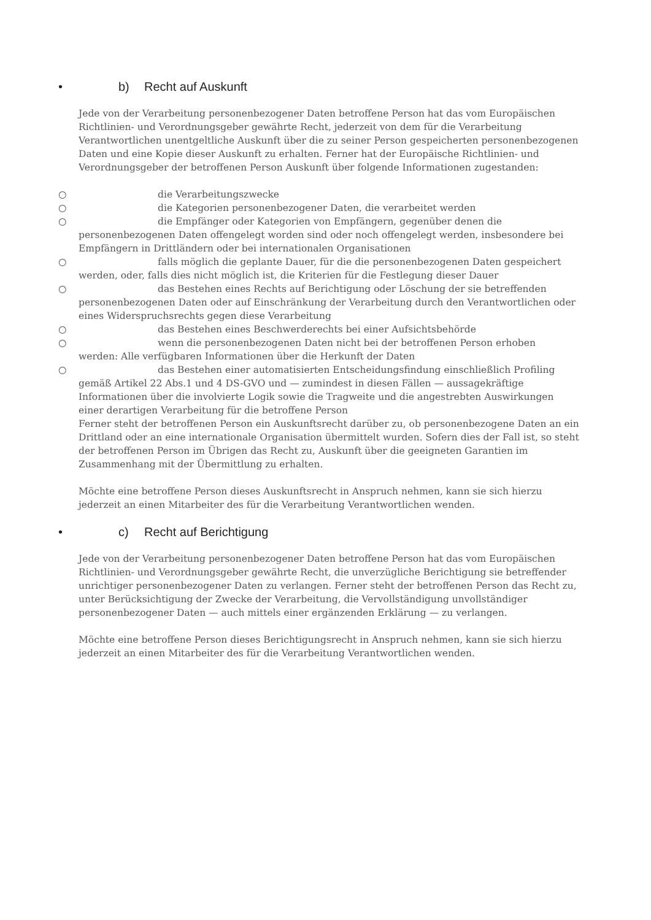• b) Recht auf Auskunft
Jede von der Verarbeitung personenbezogener Daten betroffene Person hat das vom Europäischen Richtlinien- und Verordnungsgeber gewährte Recht, jederzeit von dem für die Verarbeitung Verantwortlichen unentgeltliche Auskunft über die zu seiner Person gespeicherten personenbezogenen Daten und eine Kopie dieser Auskunft zu erhalten. Ferner hat der Europäische Richtlinien- und Verordnungsgeber der betroffenen Person Auskunft über folgende Informationen zugestanden:
○ die Verarbeitungszwecke
○ die Kategorien personenbezogener Daten, die verarbeitet werden
○ die Empfänger oder Kategorien von Empfängern, gegenüber denen die
personenbezogenen Daten offengelegt worden sind oder noch offengelegt werden, insbesondere bei Empfängern in Drittländern oder bei internationalen Organisationen
○ falls möglich die geplante Dauer, für die die personenbezogenen Daten gespeichert
werden, oder, falls dies nicht möglich ist, die Kriterien für die Festlegung dieser Dauer
○ das Bestehen eines Rechts auf Berichtigung oder Löschung der sie betreffenden
personenbezogenen Daten oder auf Einschränkung der Verarbeitung durch den Verantwortlichen oder eines Widerspruchsrechts gegen diese Verarbeitung
○ das Bestehen eines Beschwerderechts bei einer Aufsichtsbehörde
○ wenn die personenbezogenen Daten nicht bei der betroffenen Person erhoben
werden: Alle verfügbaren Informationen über die Herkunft der Daten
○ das Bestehen einer automatisierten Entscheidungsfindung einschließlich Profiling
gemäß Artikel 22 Abs.1 und 4 DS-GVO und — zumindest in diesen Fällen — aussagekräftige Informationen über die involvierte Logik sowie die Tragweite und die angestrebten Auswirkungen einer derartigen Verarbeitung für die betroffene Person
Ferner steht der betroffenen Person ein Auskunftsrecht darüber zu, ob personenbezogene Daten an ein Drittland oder an eine internationale Organisation übermittelt wurden. Sofern dies der Fall ist, so steht der betroffenen Person im Übrigen das Recht zu, Auskunft über die geeigneten Garantien im Zusammenhang mit der Übermittlung zu erhalten.
Möchte eine betroffene Person dieses Auskunftsrecht in Anspruch nehmen, kann sie sich hierzu jederzeit an einen Mitarbeiter des für die Verarbeitung Verantwortlichen wenden.
• c) Recht auf Berichtigung
Jede von der Verarbeitung personenbezogener Daten betroffene Person hat das vom Europäischen Richtlinien- und Verordnungsgeber gewährte Recht, die unverzügliche Berichtigung sie betreffender unrichtiger personenbezogener Daten zu verlangen. Ferner steht der betroffenen Person das Recht zu, unter Berücksichtigung der Zwecke der Verarbeitung, die Vervollständigung unvollständiger personenbezogener Daten — auch mittels einer ergänzenden Erklärung — zu verlangen.
Möchte eine betroffene Person dieses Berichtigungsrecht in Anspruch nehmen, kann sie sich hierzu jederzeit an einen Mitarbeiter des für die Verarbeitung Verantwortlichen wenden.